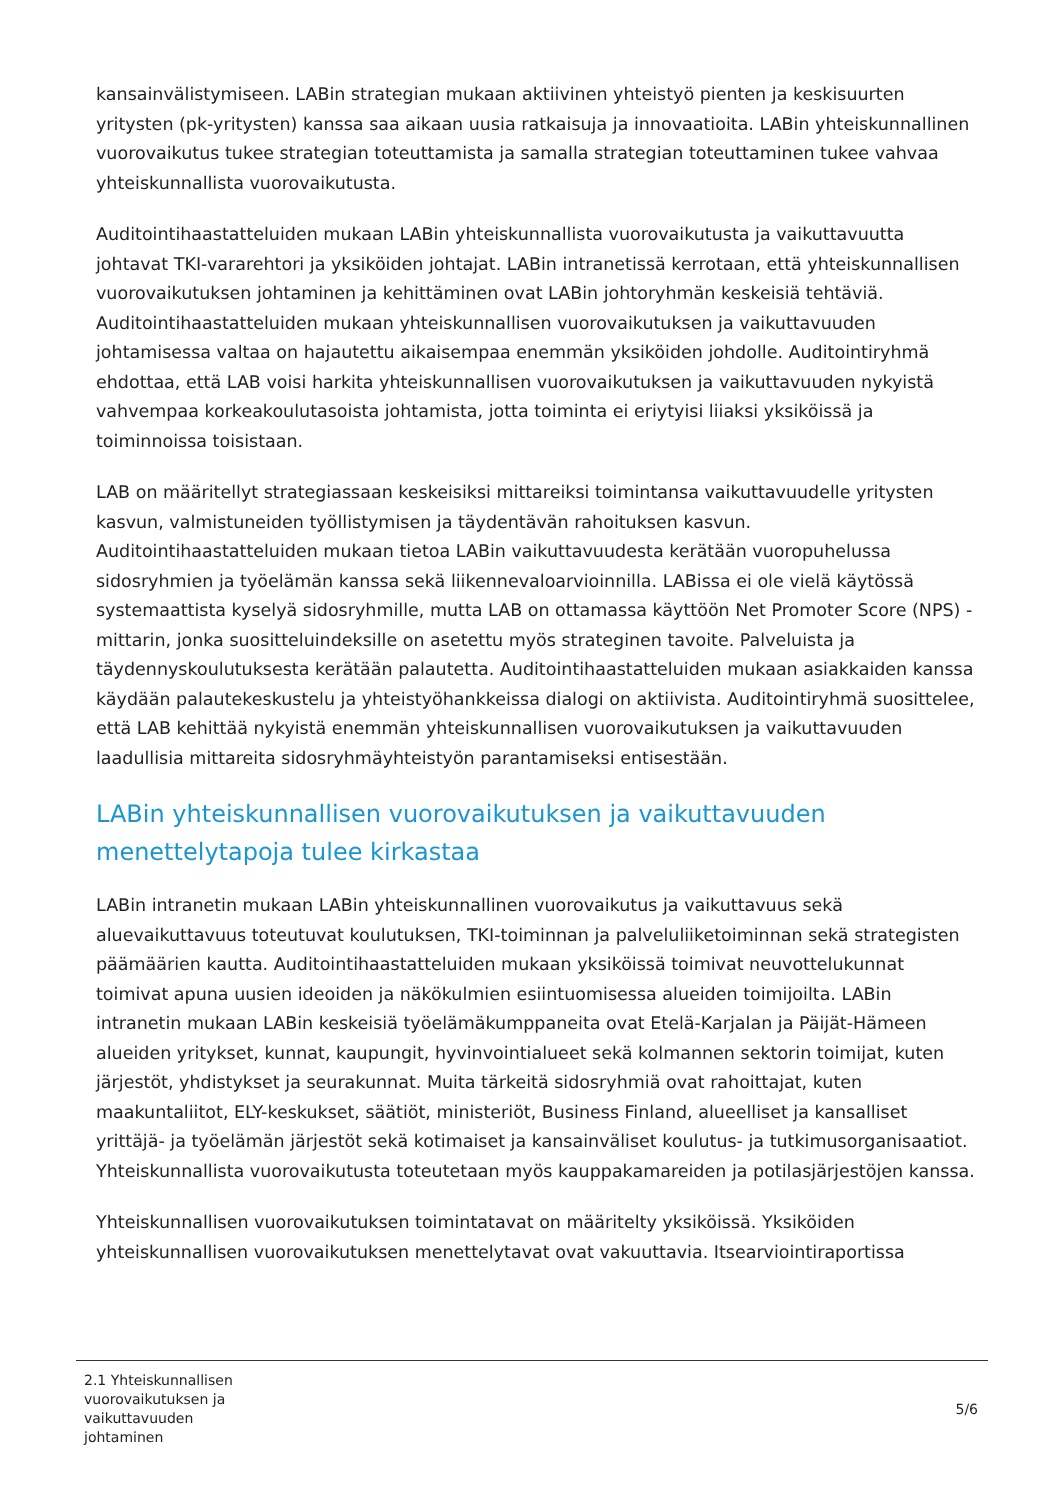kansainvälistymiseen. LABin strategian mukaan aktiivinen yhteistyö pienten ja keskisuurten yritysten (pk-yritysten) kanssa saa aikaan uusia ratkaisuja ja innovaatioita. LABin yhteiskunnallinen vuorovaikutus tukee strategian toteuttamista ja samalla strategian toteuttaminen tukee vahvaa yhteiskunnallista vuorovaikutusta.
Auditointihaastatteluiden mukaan LABin yhteiskunnallista vuorovaikutusta ja vaikuttavuutta johtavat TKI-vararehtori ja yksiköiden johtajat. LABin intranetissä kerrotaan, että yhteiskunnallisen vuorovaikutuksen johtaminen ja kehittäminen ovat LABin johtoryhmän keskeisiä tehtäviä. Auditointihaastatteluiden mukaan yhteiskunnallisen vuorovaikutuksen ja vaikuttavuuden johtamisessa valtaa on hajautettu aikaisempaa enemmän yksiköiden johdolle. Auditointiryhmä ehdottaa, että LAB voisi harkita yhteiskunnallisen vuorovaikutuksen ja vaikuttavuuden nykyistä vahvempaa korkeakoulutasoista johtamista, jotta toiminta ei eriytyisi liiaksi yksiköissä ja toiminnoissa toisistaan.
LAB on määritellyt strategiassaan keskeisiksi mittareiksi toimintansa vaikuttavuudelle yritysten kasvun, valmistuneiden työllistymisen ja täydentävän rahoituksen kasvun. Auditointihaastatteluiden mukaan tietoa LABin vaikuttavuudesta kerätään vuoropuhelussa sidosryhmien ja työelämän kanssa sekä liikennevaloarvioinnilla. LABissa ei ole vielä käytössä systemaattista kyselyä sidosryhmille, mutta LAB on ottamassa käyttöön Net Promoter Score (NPS) -mittarin, jonka suositteluindeksille on asetettu myös strateginen tavoite. Palveluista ja täydennyskoulutuksesta kerätään palautetta. Auditointihaastatteluiden mukaan asiakkaiden kanssa käydään palautekeskustelu ja yhteistyöhankkeissa dialogi on aktiivista. Auditointiryhmä suosittelee, että LAB kehittää nykyistä enemmän yhteiskunnallisen vuorovaikutuksen ja vaikuttavuuden laadullisia mittareita sidosryhmäyhteistyön parantamiseksi entisestään.
LABin yhteiskunnallisen vuorovaikutuksen ja vaikuttavuuden menettelytapoja tulee kirkastaa
LABin intranetin mukaan LABin yhteiskunnallinen vuorovaikutus ja vaikuttavuus sekä aluevaikuttavuus toteutuvat koulutuksen, TKI-toiminnan ja palveluliiketoiminnan sekä strategisten päämäärien kautta. Auditointihaastatteluiden mukaan yksiköissä toimivat neuvottelukunnat toimivat apuna uusien ideoiden ja näkökulmien esiintuomisessa alueiden toimijoilta. LABin intranetin mukaan LABin keskeisiä työelämäkumppaneita ovat Etelä-Karjalan ja Päijät-Hämeen alueiden yritykset, kunnat, kaupungit, hyvinvointialueet sekä kolmannen sektorin toimijat, kuten järjestöt, yhdistykset ja seurakunnat. Muita tärkeitä sidosryhmiä ovat rahoittajat, kuten maakuntaliitot, ELY-keskukset, säätiöt, ministeriöt, Business Finland, alueelliset ja kansalliset yrittäjä- ja työelämän järjestöt sekä kotimaiset ja kansainväliset koulutus- ja tutkimusorganisaatiot. Yhteiskunnallista vuorovaikutusta toteutetaan myös kauppakamareiden ja potilasjärjestöjen kanssa.
Yhteiskunnallisen vuorovaikutuksen toimintatavat on määritelty yksiköissä. Yksiköiden yhteiskunnallisen vuorovaikutuksen menettelytavat ovat vakuuttavia. Itsearviointiraportissa
2.1 Yhteiskunnallisen vuorovaikutuksen ja vaikuttavuuden johtaminen
5/6